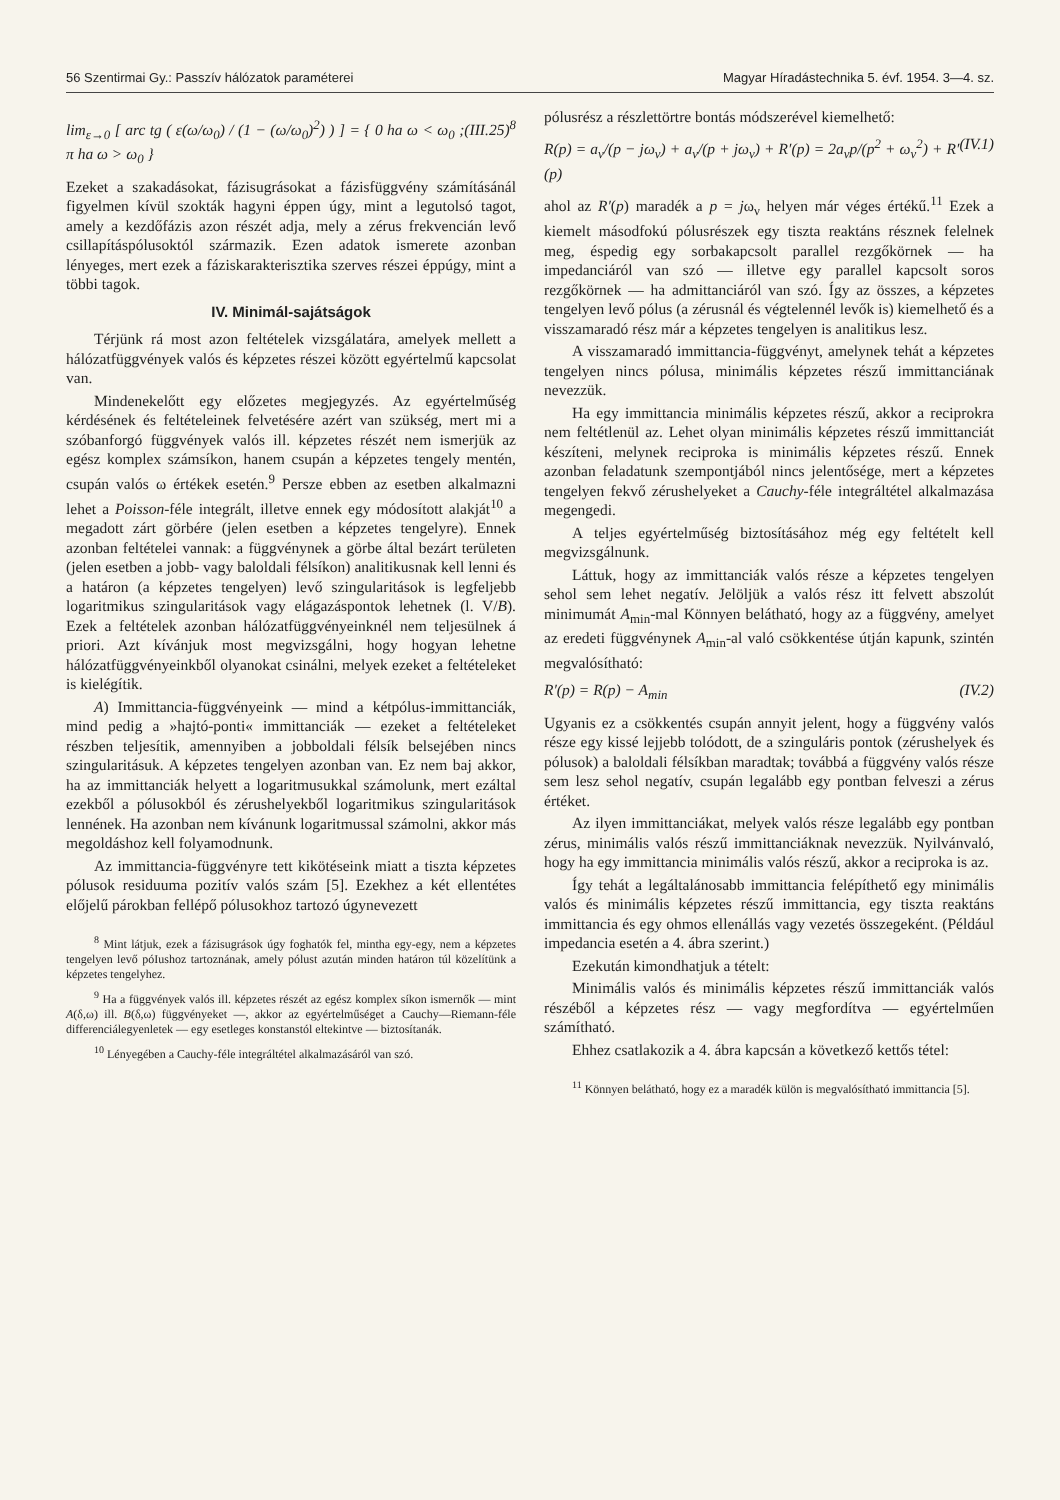56 Szentirmai Gy.: Passzív hálózatok paraméterei Magyar Híradástechnika 5. évf. 1954. 3—4. sz.
lim<sub>ε→0</sub> [ arc tg ( ε(ω/ω<sub>0</sub>) / (1 − (ω/ω<sub>0</sub>)<sup>2</sup>) ) ] = { 0 ha ω < ω<sub>0</sub> ; π ha ω > ω<sub>0</sub> } (III.25)<sup>8</sup>
Ezeket a szakadásokat, fázisugrásokat a fázisfüggvény számításánál figyelmen kívül szokták hagyni éppen úgy, mint a legutolsó tagot, amely a kezdőfázis azon részét adja, mely a zérus frekvencián levő csillapításpólusoktól származik. Ezen adatok ismerete azonban lényeges, mert ezek a fáziskarakterisztika szerves részei éppúgy, mint a többi tagok.
IV. Minimál-sajátságok
Térjünk rá most azon feltételek vizsgálatára, amelyek mellett a hálózatfüggvények valós és képzetes részei között egyértelmű kapcsolat van.
Mindenekelőtt egy előzetes megjegyzés. Az egyértelműség kérdésének és feltételeinek felvetésére azért van szükség, mert mi a szóbanforgó függvények valós ill. képzetes részét nem ismerjük az egész komplex számsíkon, hanem csupán a képzetes tengely mentén, csupán valós ω értékek esetén.<sup>9</sup> Persze ebben az esetben alkalmazni lehet a Poisson-féle integrált, illetve ennek egy módosított alakját<sup>10</sup> a megadott zárt görbére (jelen esetben a képzetes tengelyre). Ennek azonban feltételei vannak: a függvénynek a görbe által bezárt területen (jelen esetben a jobb- vagy baloldali félsíkon) analitikusnak kell lenni és a határon (a képzetes tengelyen) levő szingularitások is legfeljebb logaritmikus szingularitások vagy elágazáspontok lehetnek (l. V/B). Ezek a feltételek azonban hálózatfüggvényeinknél nem teljesülnek á priori. Azt kívánjuk most megvizsgálni, hogy hogyan lehetne hálózatfüggvényeinkből olyanokat csinálni, melyek ezeket a feltételeket is kielégítik.
A) Immittancia-függvényeink — mind a kétpólus-immittanciák, mind pedig a »hajtó-ponti« immittanciák — ezeket a feltételeket részben teljesítik, amennyiben a jobboldali félsík belsejében nincs szingularitásuk. A képzetes tengelyen azonban van. Ez nem baj akkor, ha az immittanciák helyett a logaritmusukkal számolunk, mert ezáltal ezekből a pólusokból és zérushelyekből logaritmikus szingularitások lennének. Ha azonban nem kívánunk logaritmussal számolni, akkor más megoldáshoz kell folyamodnunk.
Az immittancia-függvényre tett kikötéseink miatt a tiszta képzetes pólusok residuuma pozitív valós szám [5]. Ezekhez a két ellentétes előjelű párokban fellépő pólusokhoz tartozó úgynevezett
<sup>8</sup> Mint látjuk, ezek a fázisugrások úgy foghatók fel, mintha egy-egy, nem a képzetes tengelyen levő póIushoz tartoznának, amely pólust azután minden határon túl közelítünk a képzetes tengelyhez.
<sup>9</sup> Ha a függvények valós ill. képzetes részét az egész komplex síkon ismernők — mint A(δ,ω) ill. B(δ,ω) függvényeket —, akkor az egyértelműséget a Cauchy—Riemann-féle differenciálegyenletek — egy esetleges konstanstól eltekintve — biztosítanák.
<sup>10</sup> Lényegében a Cauchy-féle integráltétel alkalmazásáról van szó.
pólusrész a részlettörtre bontás módszerével kiemelhető:
R(p) = a<sub>ν</sub>/(p − jω<sub>ν</sub>) + a<sub>ν</sub>/(p + jω<sub>ν</sub>) + R′(p) = 2a<sub>ν</sub>p/(p<sup>2</sup> + ω<sub>ν</sub><sup>2</sup>) + R′(p) (IV.1)
ahol az R′(p) maradék a p = jω<sub>ν</sub> helyen már véges értékű.<sup>11</sup> Ezek a kiemelt másodfokú pólusrészek egy tiszta reaktáns résznek felelnek meg, éspedig egy sorbakapcsolt parallel rezgőkörnek — ha impedanciáról van szó — illetve egy parallel kapcsolt soros rezgőkörnek — ha admittanciáról van szó. Így az összes, a képzetes tengelyen levő pólus (a zérusnál és végtelennél levők is) kiemelhető és a visszamaradó rész már a képzetes tengelyen is analitikus lesz.
A visszamaradó immittancia-függvényt, amelynek tehát a képzetes tengelyen nincs pólusa, minimális képzetes részű immittanciának nevezzük.
Ha egy immittancia minimális képzetes részű, akkor a reciprokra nem feltétlenül az. Lehet olyan minimális képzetes részű immittanciát készíteni, melynek reciproka is minimális képzetes részű. Ennek azonban feladatunk szempontjából nincs jelentősége, mert a képzetes tengelyen fekvő zérushelyeket a Cauchy-féle integráltétel alkalmazása megengedi.
A teljes egyértelműség biztosításához még egy feltételt kell megvizsgálnunk.
Láttuk, hogy az immittanciák valós része a képzetes tengelyen sehol sem lehet negatív. Jelöljük a valós rész itt felvett abszolút minimumát A<sub>min</sub>-mal Könnyen belátható, hogy az a függvény, amelyet az eredeti függvénynek A<sub>min</sub>-al való csökkentése útján kapunk, szintén megvalósítható:
R′(p) = R(p) − A<sub>min</sub> (IV.2)
Ugyanis ez a csökkentés csupán annyit jelent, hogy a függvény valós része egy kissé lejjebb tolódott, de a szinguláris pontok (zérushelyek és pólusok) a baloldali félsíkban maradtak; továbbá a függvény valós része sem lesz sehol negatív, csupán legalább egy pontban felveszi a zérus értéket.
Az ilyen immittanciákat, melyek valós része legalább egy pontban zérus, minimális valós részű immittanciáknak nevezzük. Nyilvánvaló, hogy ha egy immittancia minimális valós részű, akkor a reciproka is az.
Így tehát a legáltalánosabb immittancia felépíthető egy minimális valós és minimális képzetes részű immittancia, egy tiszta reaktáns immittancia és egy ohmos ellenállás vagy vezetés összegeként. (Például impedancia esetén a 4. ábra szerint.)
Ezekután kimondhatjuk a tételt:
Minimális valós és minimális képzetes részű immittanciák valós részéből a képzetes rész — vagy megfordítva — egyértelműen számítható.
Ehhez csatlakozik a 4. ábra kapcsán a következő kettős tétel:
<sup>11</sup> Könnyen belátható, hogy ez a maradék külön is megvalósítható immittancia [5].